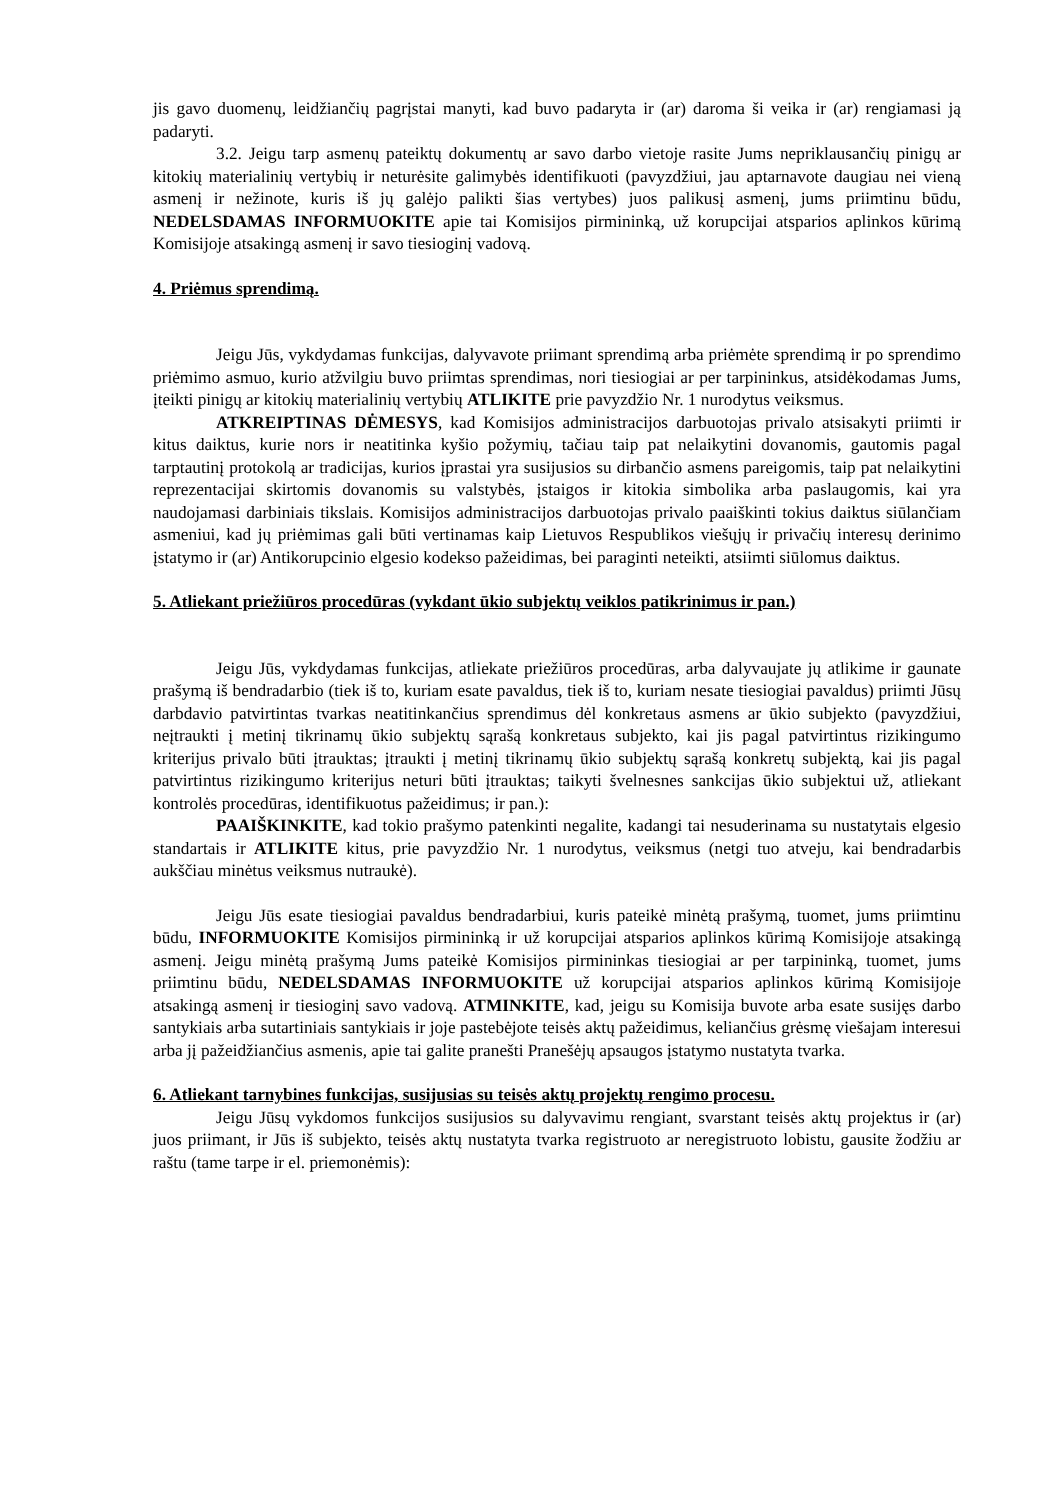jis gavo duomenų, leidžiančių pagrįstai manyti, kad buvo padaryta ir (ar) daroma ši veika ir (ar) rengiamasi ją padaryti.
3.2. Jeigu tarp asmenų pateiktų dokumentų ar savo darbo vietoje rasite Jums nepriklausančių pinigų ar kitokių materialinių vertybių ir neturėsite galimybės identifikuoti (pavyzdžiui, jau aptarnavote daugiau nei vieną asmenį ir nežinote, kuris iš jų galėjo palikti šias vertybes) juos palikusį asmenį, jums priimtinu būdu, NEDELSDAMAS INFORMUOKITE apie tai Komisijos pirmininką, už korupcijai atsparios aplinkos kūrimą Komisijoje atsakingą asmenį ir savo tiesioginį vadovą.
4. Priėmus sprendimą.
Jeigu Jūs, vykdydamas funkcijas, dalyvavote priimant sprendimą arba priėmėte sprendimą ir po sprendimo priėmimo asmuo, kurio atžvilgiu buvo priimtas sprendimas, nori tiesiogiai ar per tarpininkus, atsidėkodamas Jums, įteikti pinigų ar kitokių materialinių vertybių ATLIKITE prie pavyzdžio Nr. 1 nurodytus veiksmus.
ATKREIPTINAS DĖMESYS, kad Komisijos administracijos darbuotojas privalo atsisakyti priimti ir kitus daiktus, kurie nors ir neatitinka kyšio požymių, tačiau taip pat nelaikytini dovanomis, gautomis pagal tarptautinį protokolą ar tradicijas, kurios įprastai yra susijusios su dirbančio asmens pareigomis, taip pat nelaikytini reprezentacijai skirtomis dovanomis su valstybės, įstaigos ir kitokia simbolika arba paslaugomis, kai yra naudojamasi darbiniais tikslais. Komisijos administracijos darbuotojas privalo paaiškinti tokius daiktus siūlančiam asmeniui, kad jų priėmimas gali būti vertinamas kaip Lietuvos Respublikos viešųjų ir privačių interesų derinimo įstatymo ir (ar) Antikorupcinio elgesio kodekso pažeidimas, bei paraginti neteikti, atsiimti siūlomus daiktus.
5. Atliekant priežiūros procedūras (vykdant ūkio subjektų veiklos patikrinimus ir pan.)
Jeigu Jūs, vykdydamas funkcijas, atliekate priežiūros procedūras, arba dalyvaujate jų atlikime ir gaunate prašymą iš bendradarbio (tiek iš to, kuriam esate pavaldus, tiek iš to, kuriam nesate tiesiogiai pavaldus) priimti Jūsų darbdavio patvirtintas tvarkas neatitinkančius sprendimus dėl konkretaus asmens ar ūkio subjekto (pavyzdžiui, neįtraukti į metinį tikrinamų ūkio subjektų sąrašą konkretaus subjekto, kai jis pagal patvirtintus rizikingumo kriterijus privalo būti įtrauktas; įtraukti į metinį tikrinamų ūkio subjektų sąrašą konkretų subjektą, kai jis pagal patvirtintus rizikingumo kriterijus neturi būti įtrauktas; taikyti švelnesnes sankcijas ūkio subjektui už, atliekant kontrolės procedūras, identifikuotus pažeidimus; ir pan.):
PAAIŠKINKITE, kad tokio prašymo patenkinti negalite, kadangi tai nesuderinama su nustatytais elgesio standartais ir ATLIKITE kitus, prie pavyzdžio Nr. 1 nurodytus, veiksmus (netgi tuo atveju, kai bendradarbis aukščiau minėtus veiksmus nutraukė).
Jeigu Jūs esate tiesiogiai pavaldus bendradarbiui, kuris pateikė minėtą prašymą, tuomet, jums priimtinu būdu, INFORMUOKITE Komisijos pirmininką ir už korupcijai atsparios aplinkos kūrimą Komisijoje atsakingą asmenį. Jeigu minėtą prašymą Jums pateikė Komisijos pirmininkas tiesiogiai ar per tarpininką, tuomet, jums priimtinu būdu, NEDELSDAMAS INFORMUOKITE už korupcijai atsparios aplinkos kūrimą Komisijoje atsakingą asmenį ir tiesioginį savo vadovą. ATMINKITE, kad, jeigu su Komisija buvote arba esate susijęs darbo santykiais arba sutartiniais santykiais ir joje pastebėjote teisės aktų pažeidimus, keliančius grėsmę viešajam interesui arba jį pažeidžiančius asmenis, apie tai galite pranešti Pranešėjų apsaugos įstatymo nustatyta tvarka.
6. Atliekant tarnybines funkcijas, susijusias su teisės aktų projektų rengimo procesu.
Jeigu Jūsų vykdomos funkcijos susijusios su dalyvavimu rengiant, svarstant teisės aktų projektus ir (ar) juos priimant, ir Jūs iš subjekto, teisės aktų nustatyta tvarka registruoto ar neregistruoto lobistu, gausite žodžiu ar raštu (tame tarpe ir el. priemonėmis):